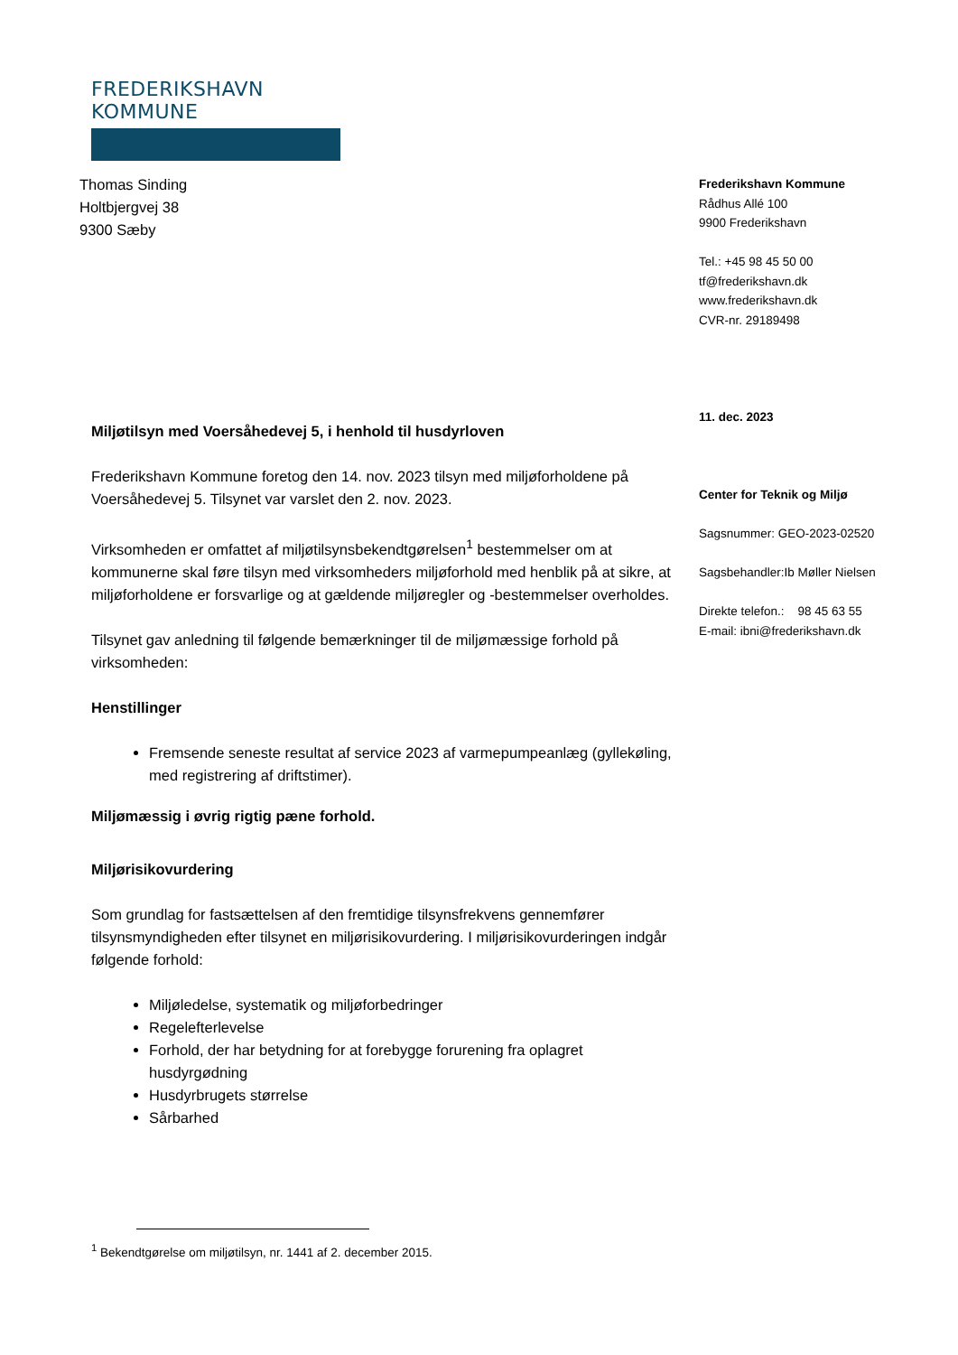FREDERIKSHAVN KOMMUNE
Thomas Sinding
Holtbjergvej 38
9300 Sæby
Frederikshavn Kommune
Rådhus Allé 100
9900 Frederikshavn
Tel.: +45 98 45 50 00
tf@frederikshavn.dk
www.frederikshavn.dk
CVR-nr. 29189498
11. dec. 2023
Center for Teknik og Miljø
Sagsnummer: GEO-2023-02520
Sagsbehandler:Ib Møller Nielsen
Direkte telefon.: 98 45 63 55
E-mail: ibni@frederikshavn.dk
Miljøtilsyn med Voersåhedevej 5, i henhold til husdyrloven
Frederikshavn Kommune foretog den 14. nov. 2023 tilsyn med miljøforholdene på Voersåhedevej 5. Tilsynet var varslet den 2. nov. 2023.
Virksomheden er omfattet af miljøtilsynsbekendtgørelsen<sup>1</sup> bestemmelser om at kommunerne skal føre tilsyn med virksomheders miljøforhold med henblik på at sikre, at miljøforholdene er forsvarlige og at gældende miljøregler og -bestemmelser overholdes.
Tilsynet gav anledning til følgende bemærkninger til de miljømæssige forhold på virksomheden:
Henstillinger
Fremsende seneste resultat af service 2023 af varmepumpeanlæg (gyllekøling, med registrering af driftstimer).
Miljømæssig i øvrig rigtig pæne forhold.
Miljørisikovurdering
Som grundlag for fastsættelsen af den fremtidige tilsynsfrekvens gennemfører tilsynsmyndigheden efter tilsynet en miljørisikovurdering. I miljørisikovurderingen indgår følgende forhold:
Miljøledelse, systematik og miljøforbedringer
Regelefterlevelse
Forhold, der har betydning for at forebygge forurening fra oplagret husdyrgødning
Husdyrbrugets størrelse
Sårbarhed
<sup>1</sup> Bekendtgørelse om miljøtilsyn, nr. 1441 af 2. december 2015.